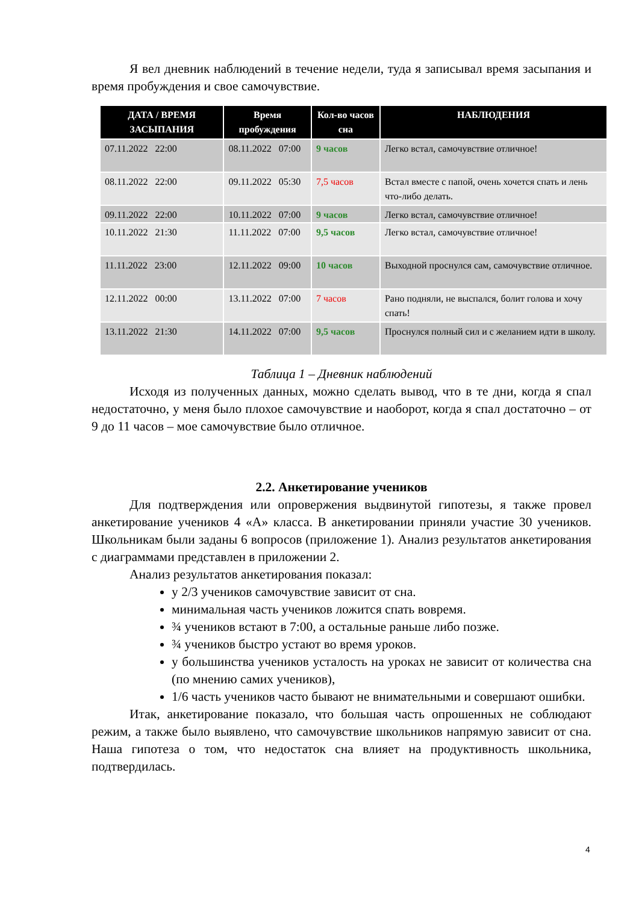Я вел дневник наблюдений в течение недели, туда я записывал время засыпания и время пробуждения и свое самочувствие.
| ДАТА / ВРЕМЯ ЗАСЫПАНИЯ | Время пробуждения | Кол-во часов сна | НАБЛЮДЕНИЯ |
| --- | --- | --- | --- |
| 07.11.2022 22:00 | 08.11.2022 07:00 | 9 часов | Легко встал, самочувствие отличное! |
| 08.11.2022 22:00 | 09.11.2022 05:30 | 7,5 часов | Встал вместе с папой, очень хочется спать и лень что-либо делать. |
| 09.11.2022 22:00 | 10.11.2022 07:00 | 9 часов | Легко встал, самочувствие отличное! |
| 10.11.2022 21:30 | 11.11.2022 07:00 | 9,5 часов | Легко встал, самочувствие отличное! |
| 11.11.2022 23:00 | 12.11.2022 09:00 | 10 часов | Выходной проснулся сам, самочувствие отличное. |
| 12.11.2022 00:00 | 13.11.2022 07:00 | 7 часов | Рано подняли, не выспался, болит голова и хочу спать! |
| 13.11.2022 21:30 | 14.11.2022 07:00 | 9,5 часов | Проснулся полный сил и с желанием идти в школу. |
Таблица 1 – Дневник наблюдений
Исходя из полученных данных, можно сделать вывод, что в те дни, когда я спал недостаточно, у меня было плохое самочувствие и наоборот, когда я спал достаточно – от 9 до 11 часов – мое самочувствие было отличное.
2.2. Анкетирование учеников
Для подтверждения или опровержения выдвинутой гипотезы, я также провел анкетирование учеников 4 «А» класса. В анкетировании приняли участие 30 учеников. Школьникам были заданы 6 вопросов (приложение 1). Анализ результатов анкетирования с диаграммами представлен в приложении 2.
Анализ результатов анкетирования показал:
у 2/3 учеников самочувствие зависит от сна.
минимальная часть учеников ложится спать вовремя.
¾ учеников встают в 7:00, а остальные раньше либо позже.
¾ учеников быстро устают во время уроков.
у большинства учеников усталость на уроках не зависит от количества сна (по мнению самих учеников),
1/6 часть учеников часто бывают не внимательными и совершают ошибки.
Итак, анкетирование показало, что большая часть опрошенных не соблюдают режим, а также было выявлено, что самочувствие школьников напрямую зависит от сна. Наша гипотеза о том, что недостаток сна влияет на продуктивность школьника, подтвердилась.
4